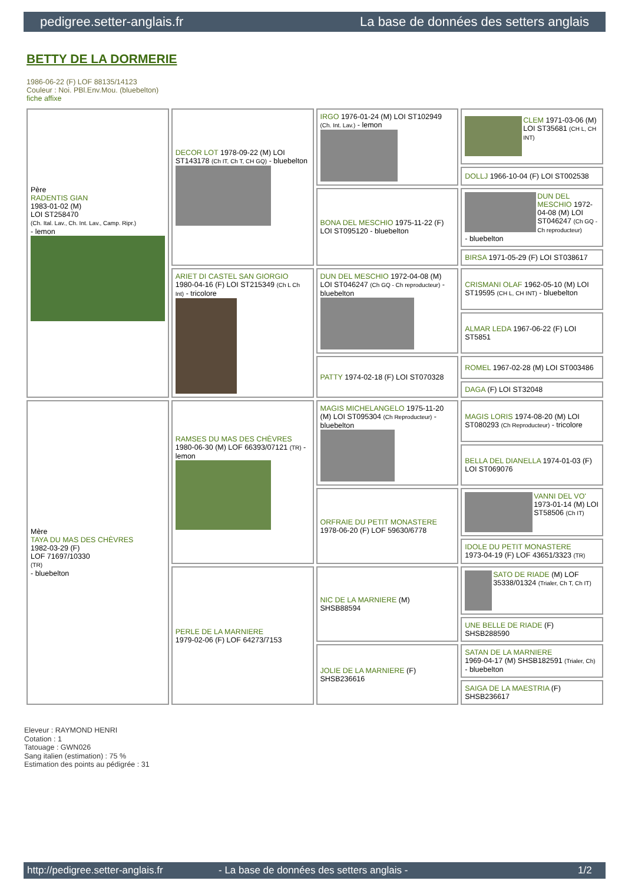pedigree.setter-anglais.fr La base de données des setters anglais
BETTY DE LA DORMERIE
1986-06-22 (F) LOF 88135/14123
Couleur : Noi. PBl.Env.Mou. (bluebelton)
fiche affixe
| Père RADENTIS GIAN 1983-01-02 (M) LOI ST258470 (Ch. Ital. Lav., Ch. Int. Lav., Camp. Ripr.) - lemon | DECOR LOT 1978-09-22 (M) LOI ST143178 (Ch IT, Ch T, CH GQ) - bluebelton | IRGO 1976-01-24 (M) LOI ST102949 (Ch. Int. Lav.) - lemon | CLEM 1971-03-06 (M) LOI ST35681 (CH L, CH INT) |
| | | | DOLLJ 1966-10-04 (F) LOI ST002538 |
| | | BONA DEL MESCHIO 1975-11-22 (F) LOI ST095120 - bluebelton | DUN DEL MESCHIO 1972-04-08 (M) LOI ST046247 (Ch GQ - Ch reproducteur) - bluebelton |
| | | | BIRSA 1971-05-29 (F) LOI ST038617 |
| | ARIET DI CASTEL SAN GIORGIO 1980-04-16 (F) LOI ST215349 (Ch L Ch Int) - tricolore | DUN DEL MESCHIO 1972-04-08 (M) LOI ST046247 (Ch GQ - Ch reproducteur) - bluebelton | CRISMANI OLAF 1962-05-10 (M) LOI ST19595 (CH L, CH INT) - bluebelton |
| | | | ALMAR LEDA 1967-06-22 (F) LOI ST5851 |
| | | PATTY 1974-02-18 (F) LOI ST070328 | ROMEL 1967-02-28 (M) LOI ST003486 |
| | | | DAGA (F) LOI ST32048 |
| Mère TAYA DU MAS DES CHÈVRES 1982-03-29 (F) LOF 71697/10330 (TR) - bluebelton | RAMSES DU MAS DES CHÈVRES 1980-06-30 (M) LOF 66393/07121 (TR) - lemon | MAGIS MICHELANGELO 1975-11-20 (M) LOI ST095304 (Ch Reproducteur) - bluebelton | MAGIS LORIS 1974-08-20 (M) LOI ST080293 (Ch Reproducteur) - tricolore |
| | | | BELLA DEL DIANELLA 1974-01-03 (F) LOI ST069076 |
| | | ORFRAIE DU PETIT MONASTERE 1978-06-20 (F) LOF 59630/6778 | VANNI DEL VO' 1973-01-14 (M) LOI ST58506 (Ch IT) |
| | | | IDOLE DU PETIT MONASTERE 1973-04-19 (F) LOF 43651/3323 (TR) |
| | PERLE DE LA MARNIERE 1979-02-06 (F) LOF 64273/7153 | NIC DE LA MARNIERE (M) SHSB88594 | SATO DE RIADE (M) LOF 35338/01324 (Trialer, Ch T, Ch IT) |
| | | | UNE BELLE DE RIADE (F) SHSB288590 |
| | | JOLIE DE LA MARNIERE (F) SHSB236616 | SATAN DE LA MARNIERE 1969-04-17 (M) SHSB182591 (Trialer, Ch) - bluebelton |
| | | | SAIGA DE LA MAESTRIA (F) SHSB236617 |
Eleveur : RAYMOND HENRI
Cotation : 1
Tatouage : GWN026
Sang italien (estimation) : 75 %
Estimation des points au pédigrée : 31
http://pedigree.setter-anglais.fr - La base de données des setters anglais - 1/2